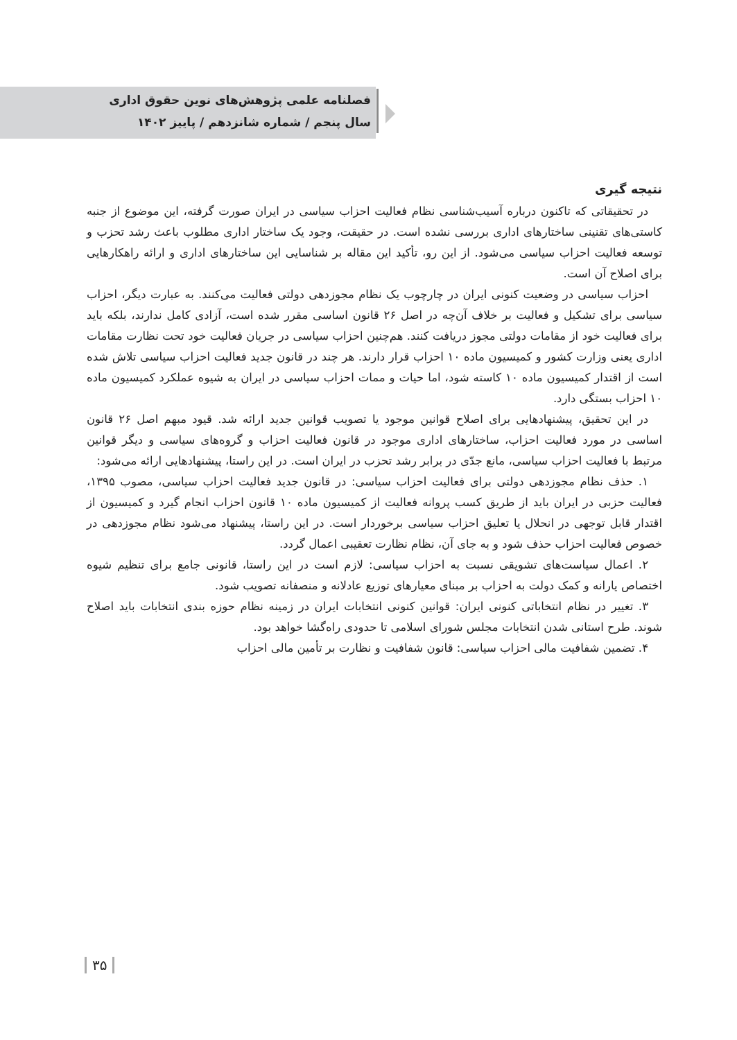فصلنامه علمی پژوهش‌های نوین حقوق اداری
سال پنجم / شماره شانزدهم / پاییز ۱۴۰۲
نتیجه گیری
در تحقیقاتی که تاکنون درباره آسیب‌شناسی نظام فعالیت احزاب سیاسی در ایران صورت گرفته، این موضوع از جنبه کاستی‌های تقنینی ساختارهای اداری بررسی نشده است. در حقیقت، وجود یک ساختار اداری مطلوب باعث رشد تحزب و توسعه فعالیت احزاب سیاسی می‌شود. از این رو، تأکید این مقاله بر شناسایی این ساختارهای اداری و ارائه راهکارهایی برای اصلاح آن است.
احزاب سیاسی در وضعیت کنونی ایران در چارچوب یک نظام مجوزدهی دولتی فعالیت می‌کنند. به عبارت دیگر، احزاب سیاسی برای تشکیل و فعالیت بر خلاف آن‌چه در اصل ۲۶ قانون اساسی مقرر شده است، آزادی کامل ندارند، بلکه باید برای فعالیت خود از مقامات دولتی مجوز دریافت کنند. هم‌چنین احزاب سیاسی در جریان فعالیت خود تحت نظارت مقامات اداری یعنی وزارت کشور و کمیسیون ماده ۱۰ احزاب قرار دارند. هر چند در قانون جدید فعالیت احزاب سیاسی تلاش شده است از اقتدار کمیسیون ماده ۱۰ کاسته شود، اما حیات و ممات احزاب سیاسی در ایران به شیوه عملکرد کمیسیون ماده ۱۰ احزاب بستگی دارد.
در این تحقیق، پیشنهادهایی برای اصلاح قوانین موجود یا تصویب قوانین جدید ارائه شد. قیود مبهم اصل ۲۶ قانون اساسی در مورد فعالیت احزاب، ساختارهای اداری موجود در قانون فعالیت احزاب و گروه‌های سیاسی و دیگر قوانین مرتبط با فعالیت احزاب سیاسی، مانع جدّی در برابر رشد تحزب در ایران است. در این راستا، پیشنهادهایی ارائه می‌شود:
۱. حذف نظام مجوزدهی دولتی برای فعالیت احزاب سیاسی: در قانون جدید فعالیت احزاب سیاسی، مصوب ۱۳۹۵، فعالیت حزبی در ایران باید از طریق کسب پروانه فعالیت از کمیسیون ماده ۱۰ قانون احزاب انجام گیرد و کمیسیون از اقتدار قابل توجهی در انحلال یا تعلیق احزاب سیاسی برخوردار است. در این راستا، پیشنهاد می‌شود نظام مجوزدهی در خصوص فعالیت احزاب حذف شود و به جای آن، نظام نظارت تعقیبی اعمال گردد.
۲. اعمال سیاست‌های تشویقی نسبت به احزاب سیاسی: لازم است در این راستا، قانونی جامع برای تنظیم شیوه اختصاص یارانه و کمک دولت به احزاب بر مبنای معیارهای توزیع عادلانه و منصفانه تصویب شود.
۳. تغییر در نظام انتخاباتی کنونی ایران: قوانین کنونی انتخابات ایران در زمینه نظام حوزه بندی انتخابات باید اصلاح شوند. طرح استانی شدن انتخابات مجلس شورای اسلامی تا حدودی راه‌گشا خواهد بود.
۴. تضمین شفافیت مالی احزاب سیاسی: قانون شفافیت و نظارت بر تأمین مالی احزاب
۳۵